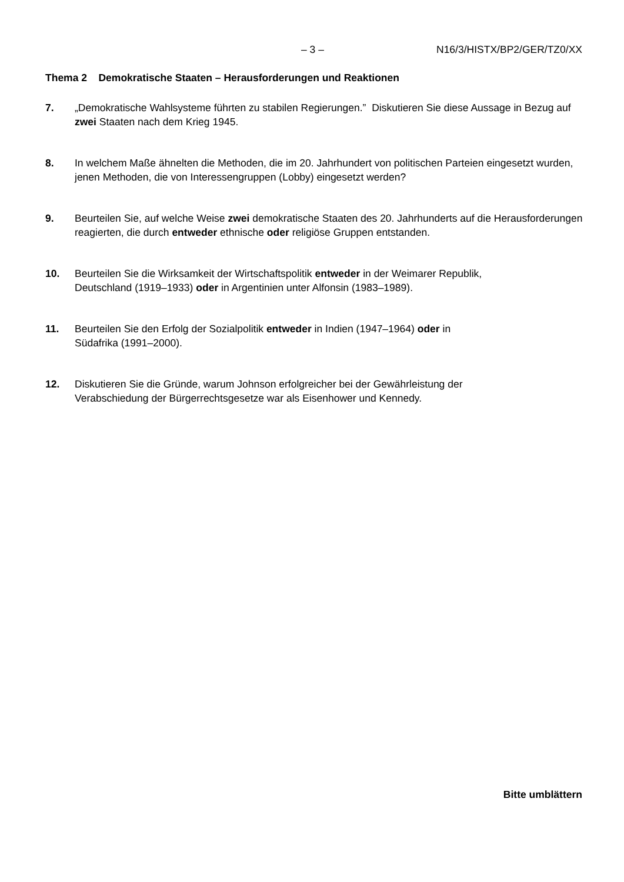– 3 – N16/3/HISTX/BP2/GER/TZ0/XX
Thema 2 Demokratische Staaten – Herausforderungen und Reaktionen
7. „Demokratische Wahlsysteme führten zu stabilen Regierungen.” Diskutieren Sie diese Aussage in Bezug auf zwei Staaten nach dem Krieg 1945.
8. In welchem Maße ähnelten die Methoden, die im 20. Jahrhundert von politischen Parteien eingesetzt wurden, jenen Methoden, die von Interessengruppen (Lobby) eingesetzt werden?
9. Beurteilen Sie, auf welche Weise zwei demokratische Staaten des 20. Jahrhunderts auf die Herausforderungen reagierten, die durch entweder ethnische oder religiöse Gruppen entstanden.
10. Beurteilen Sie die Wirksamkeit der Wirtschaftspolitik entweder in der Weimarer Republik,
Deutschland (1919–1933) oder in Argentinien unter Alfonsin (1983–1989).
11. Beurteilen Sie den Erfolg der Sozialpolitik entweder in Indien (1947–1964) oder in
Südafrika (1991–2000).
12. Diskutieren Sie die Gründe, warum Johnson erfolgreicher bei der Gewährleistung der
Verabschiedung der Bürgerrechtsgesetze war als Eisenhower und Kennedy.
Bitte umblättern